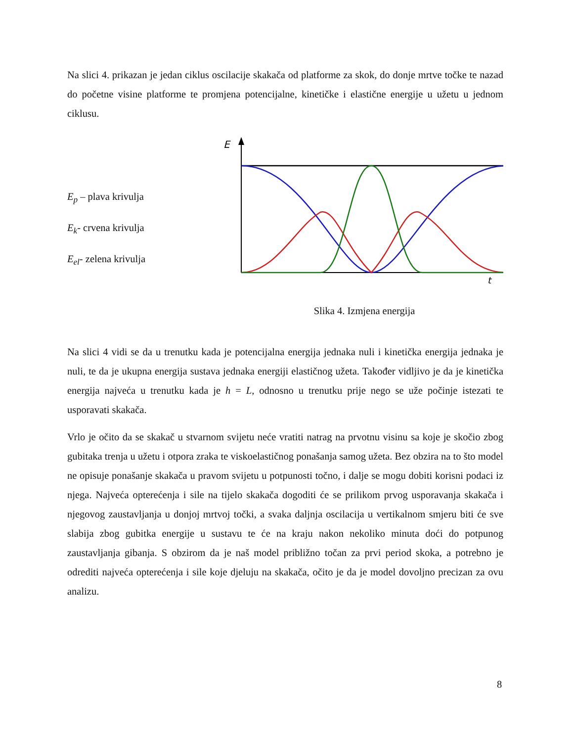Na slici 4. prikazan je jedan ciklus oscilacije skakača od platforme za skok, do donje mrtve točke te nazad do početne visine platforme te promjena potencijalne, kinetičke i elastične energije u užetu u jednom ciklusu.
E<sub>p</sub> – plava krivulja
E<sub>k</sub>- crvena krivulja
E<sub>el</sub>- zelena krivulja
E
t
Slika 4. Izmjena energija
Na slici 4 vidi se da u trenutku kada je potencijalna energija jednaka nuli i kinetička energija jednaka je nuli, te da je ukupna energija sustava jednaka energiji elastičnog užeta. Također vidljivo je da je kinetička energija najveća u trenutku kada je h = L, odnosno u trenutku prije nego se uže počinje istezati te usporavati skakača.
Vrlo je očito da se skakač u stvarnom svijetu neće vratiti natrag na prvotnu visinu sa koje je skočio zbog gubitaka trenja u užetu i otpora zraka te viskoelastičnog ponašanja samog užeta. Bez obzira na to što model ne opisuje ponašanje skakača u pravom svijetu u potpunosti točno, i dalje se mogu dobiti korisni podaci iz njega. Najveća opterećenja i sile na tijelo skakača dogoditi će se prilikom prvog usporavanja skakača i njegovog zaustavljanja u donjoj mrtvoj točki, a svaka daljnja oscilacija u vertikalnom smjeru biti će sve slabija zbog gubitka energije u sustavu te će na kraju nakon nekoliko minuta doći do potpunog zaustavljanja gibanja. S obzirom da je naš model približno točan za prvi period skoka, a potrebno je odrediti najveća opterećenja i sile koje djeluju na skakača, očito je da je model dovoljno precizan za ovu analizu.
8